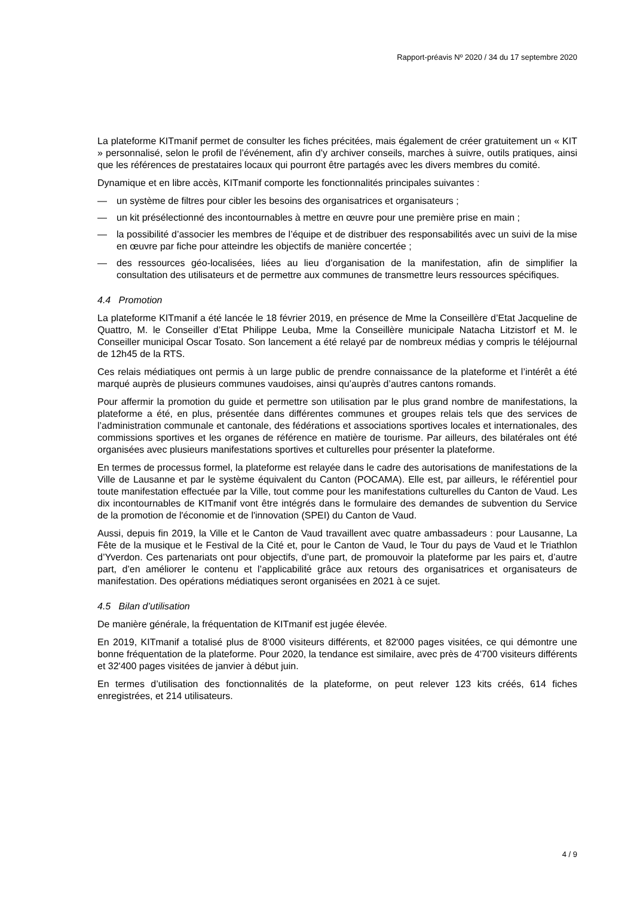Rapport-préavis Nº 2020 / 34 du 17 septembre 2020
La plateforme KITmanif permet de consulter les fiches précitées, mais également de créer gratuitement un « KIT » personnalisé, selon le profil de l’événement, afin d’y archiver conseils, marches à suivre, outils pratiques, ainsi que les références de prestataires locaux qui pourront être partagés avec les divers membres du comité.
Dynamique et en libre accès, KITmanif comporte les fonctionnalités principales suivantes :
— un système de filtres pour cibler les besoins des organisatrices et organisateurs ;
— un kit présélectionné des incontournables à mettre en œuvre pour une première prise en main ;
— la possibilité d’associer les membres de l’équipe et de distribuer des responsabilités avec un suivi de la mise en œuvre par fiche pour atteindre les objectifs de manière concertée ;
— des ressources géo-localisées, liées au lieu d’organisation de la manifestation, afin de simplifier la consultation des utilisateurs et de permettre aux communes de transmettre leurs ressources spécifiques.
4.4 Promotion
La plateforme KITmanif a été lancée le 18 février 2019, en présence de Mme la Conseillère d’Etat Jacqueline de Quattro, M. le Conseiller d’Etat Philippe Leuba, Mme la Conseillère municipale Natacha Litzistorf et M. le Conseiller municipal Oscar Tosato. Son lancement a été relayé par de nombreux médias y compris le téléjournal de 12h45 de la RTS.
Ces relais médiatiques ont permis à un large public de prendre connaissance de la plateforme et l’intérêt a été marqué auprès de plusieurs communes vaudoises, ainsi qu’auprès d’autres cantons romands.
Pour affermir la promotion du guide et permettre son utilisation par le plus grand nombre de manifestations, la plateforme a été, en plus, présentée dans différentes communes et groupes relais tels que des services de l’administration communale et cantonale, des fédérations et associations sportives locales et internationales, des commissions sportives et les organes de référence en matière de tourisme. Par ailleurs, des bilatérales ont été organisées avec plusieurs manifestations sportives et culturelles pour présenter la plateforme.
En termes de processus formel, la plateforme est relayée dans le cadre des autorisations de manifestations de la Ville de Lausanne et par le système équivalent du Canton (POCAMA). Elle est, par ailleurs, le référentiel pour toute manifestation effectuée par la Ville, tout comme pour les manifestations culturelles du Canton de Vaud. Les dix incontournables de KITmanif vont être intégrés dans le formulaire des demandes de subvention du Service de la promotion de l'économie et de l'innovation (SPEI) du Canton de Vaud.
Aussi, depuis fin 2019, la Ville et le Canton de Vaud travaillent avec quatre ambassadeurs : pour Lausanne, La Fête de la musique et le Festival de la Cité et, pour le Canton de Vaud, le Tour du pays de Vaud et le Triathlon d’Yverdon. Ces partenariats ont pour objectifs, d’une part, de promouvoir la plateforme par les pairs et, d’autre part, d’en améliorer le contenu et l’applicabilité grâce aux retours des organisatrices et organisateurs de manifestation. Des opérations médiatiques seront organisées en 2021 à ce sujet.
4.5 Bilan d’utilisation
De manière générale, la fréquentation de KITmanif est jugée élevée.
En 2019, KITmanif a totalisé plus de 8'000 visiteurs différents, et 82'000 pages visitées, ce qui démontre une bonne fréquentation de la plateforme. Pour 2020, la tendance est similaire, avec près de 4'700 visiteurs différents et 32'400 pages visitées de janvier à début juin.
En termes d’utilisation des fonctionnalités de la plateforme, on peut relever 123 kits créés, 614 fiches enregistrées, et 214 utilisateurs.
4 / 9